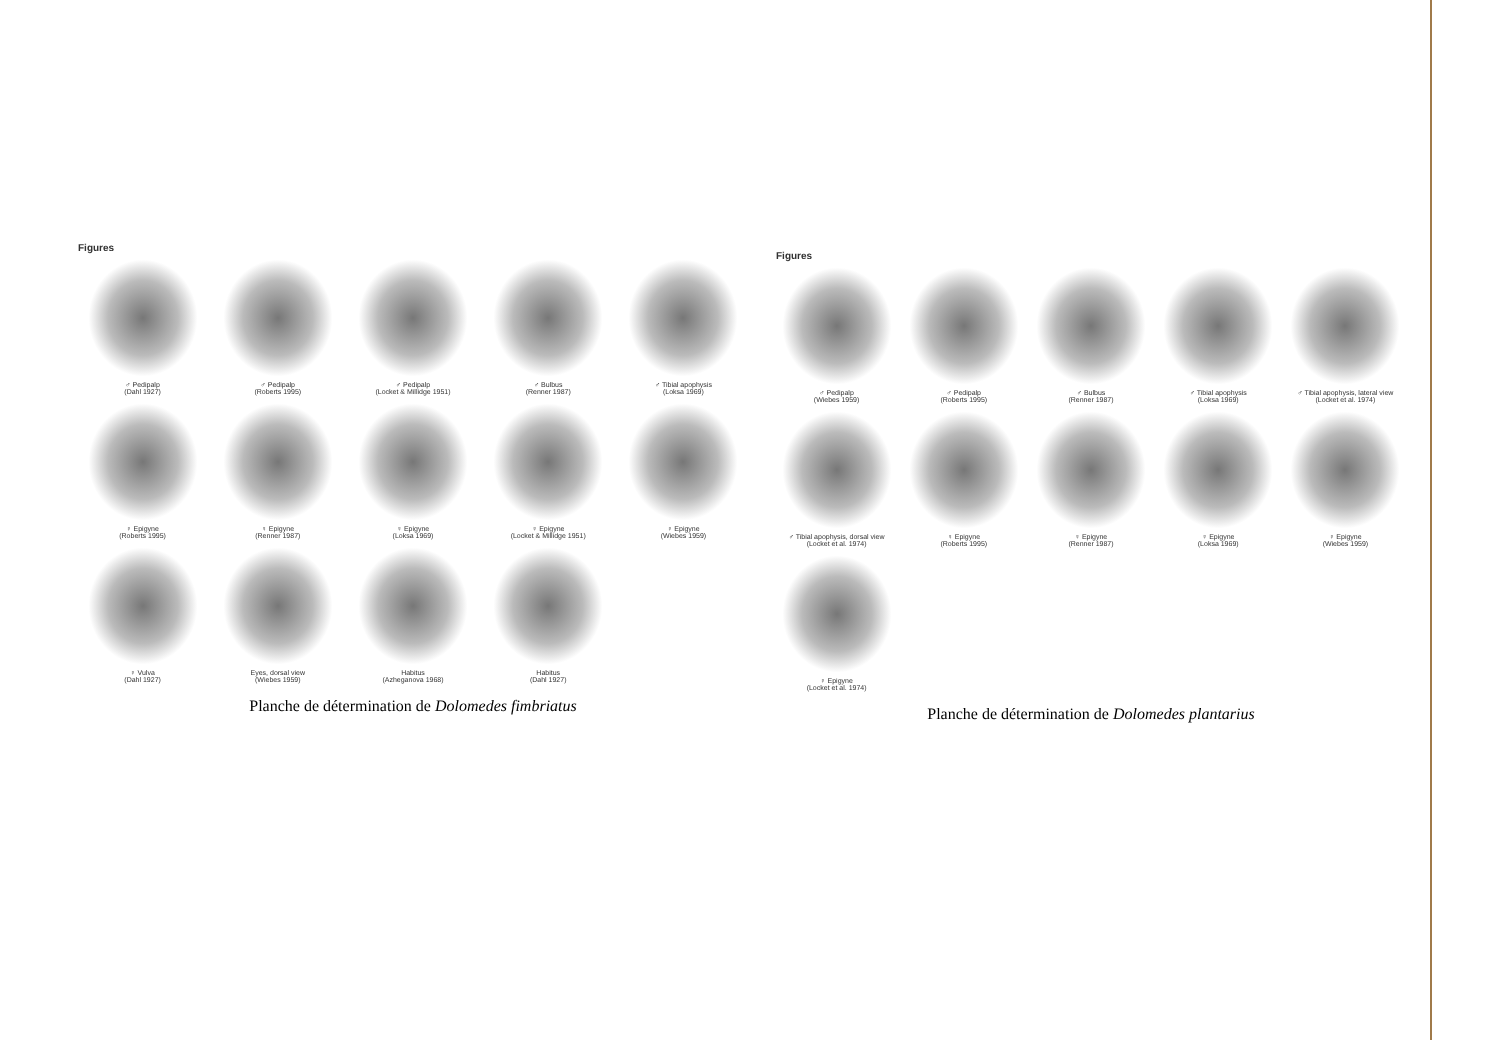Figures
♂ Pedipalp
(Dahl 1927)
♂ Pedipalp
(Roberts 1995)
♂ Pedipalp
(Locket & Millidge 1951)
♂ Bulbus
(Renner 1987)
♂ Tibial apophysis
(Loksa 1969)
♀ Epigyne
(Roberts 1995)
♀ Epigyne
(Renner 1987)
♀ Epigyne
(Loksa 1969)
♀ Epigyne
(Locket & Millidge 1951)
♀ Epigyne
(Wiebes 1959)
♀ Vulva
(Dahl 1927)
Eyes, dorsal view
(Wiebes 1959)
Habitus
(Azheganova 1968)
Habitus
(Dahl 1927)
Planche de détermination de Dolomedes fimbriatus
Figures
♂ Pedipalp
(Wiebes 1959)
♂ Pedipalp
(Roberts 1995)
♂ Bulbus
(Renner 1987)
♂ Tibial apophysis
(Loksa 1969)
♂ Tibial apophysis, lateral view
(Locket et al. 1974)
♂ Tibial apophysis, dorsal view
(Locket et al. 1974)
♀ Epigyne
(Roberts 1995)
♀ Epigyne
(Renner 1987)
♀ Epigyne
(Loksa 1969)
♀ Epigyne
(Wiebes 1959)
♀ Epigyne
(Locket et al. 1974)
Planche de détermination de Dolomedes plantarius